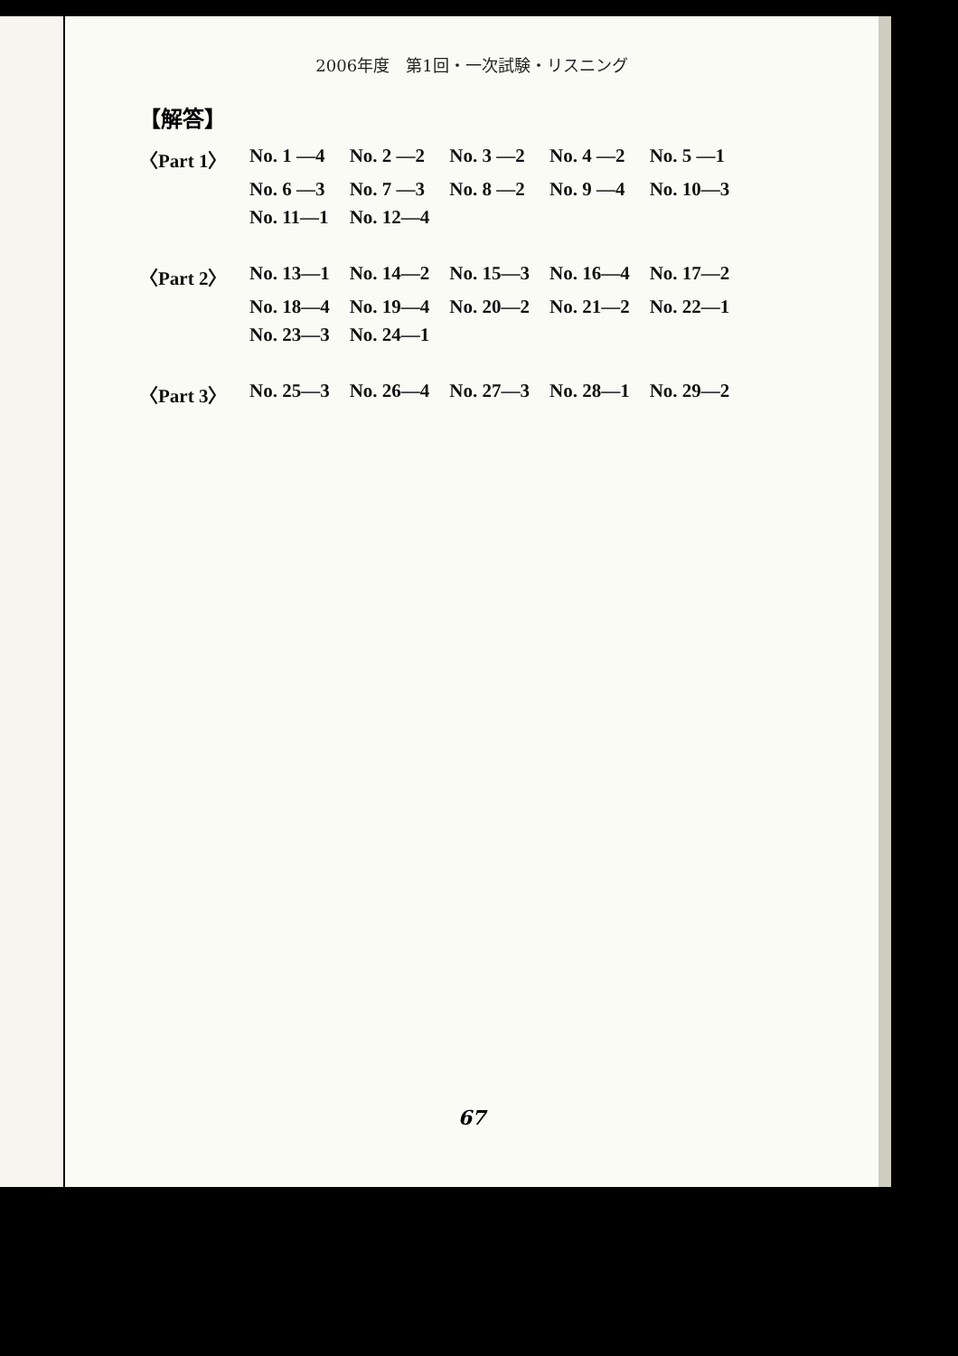2006年度　第1回・一次試験・リスニング
【解答】
| 〈Part 1〉 | No. 1 —4 | No. 2 —2 | No. 3 —2 | No. 4 —2 | No. 5 —1 |
| | No. 6 —3 | No. 7 —3 | No. 8 —2 | No. 9 —4 | No. 10—3 |
| | No. 11—1 | No. 12—4 | | | |
| 〈Part 2〉 | No. 13—1 | No. 14—2 | No. 15—3 | No. 16—4 | No. 17—2 |
| | No. 18—4 | No. 19—4 | No. 20—2 | No. 21—2 | No. 22—1 |
| | No. 23—3 | No. 24—1 | | | |
| 〈Part 3〉 | No. 25—3 | No. 26—4 | No. 27—3 | No. 28—1 | No. 29—2 |
67